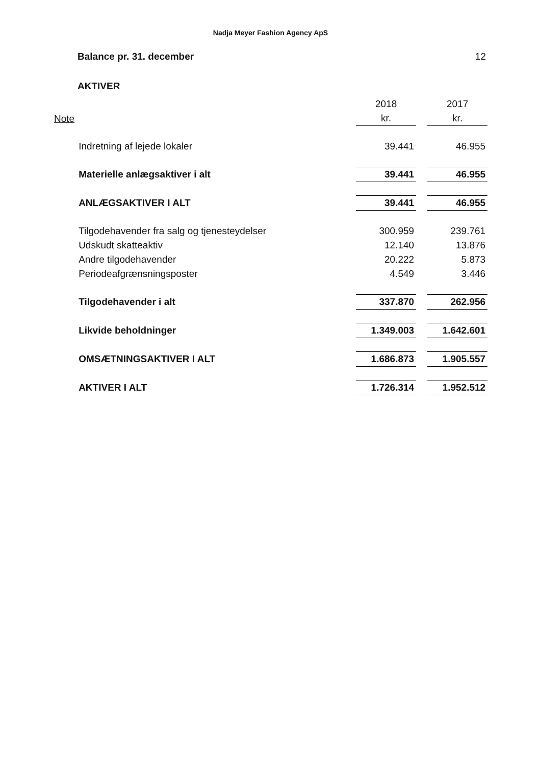Nadja Meyer Fashion Agency ApS
Balance pr. 31. december 12
AKTIVER
| Note | | 2018 | | 2017 |
| --- | --- | --- | --- | --- |
| | | kr. | | kr. |
| | Indretning af lejede lokaler | 39.441 | | 46.955 |
| | Materielle anlægsaktiver i alt | 39.441 | | 46.955 |
| | ANLÆGSAKTIVER I ALT | 39.441 | | 46.955 |
| | Tilgodehavender fra salg og tjenesteydelser | 300.959 | | 239.761 |
| | Udskudt skatteaktiv | 12.140 | | 13.876 |
| | Andre tilgodehavender | 20.222 | | 5.873 |
| | Periodeafgrænsningsposter | 4.549 | | 3.446 |
| | Tilgodehavender i alt | 337.870 | | 262.956 |
| | Likvide beholdninger | 1.349.003 | | 1.642.601 |
| | OMSÆTNINGSAKTIVER I ALT | 1.686.873 | | 1.905.557 |
| | AKTIVER I ALT | 1.726.314 | | 1.952.512 |